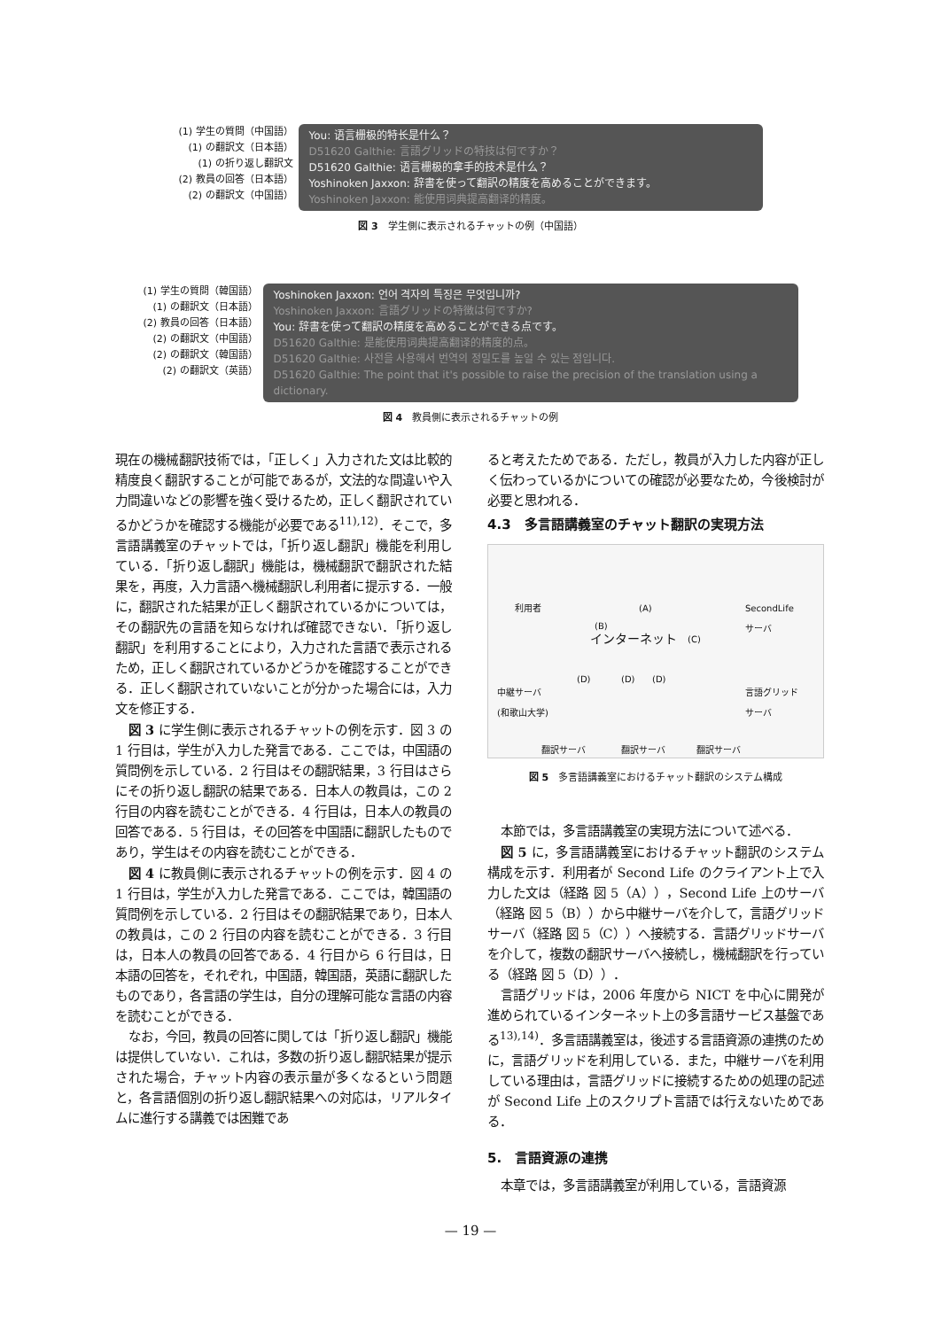(1) 学生の質問（中国語）
(1) の翻訳文（日本語）
(1) の折り返し翻訳文
(2) 教員の回答（日本語）
(2) の翻訳文（中国語）
You: 语言栅极的特长是什么？
D51620 Galthie: 言語グリッドの特技は何ですか？
D51620 Galthie: 语言栅极的拿手的技术是什么？
Yoshinoken Jaxxon: 辞書を使って翻訳の精度を高めることができます。
Yoshinoken Jaxxon: 能使用词典提高翻译的精度。
図 3　学生側に表示されるチャットの例（中国語）
(1) 学生の質問（韓国語）
(1) の翻訳文（日本語）
(2) 教員の回答（日本語）
(2) の翻訳文（中国語）
(2) の翻訳文（韓国語）
(2) の翻訳文（英語）
Yoshinoken Jaxxon: 언어 격자의 특징은 무엇입니까?
Yoshinoken Jaxxon: 言語グリッドの特徴は何ですか?
You: 辞書を使って翻訳の精度を高めることができる点です。
D51620 Galthie: 是能使用词典提高翻译的精度的点。
D51620 Galthie: 사전을 사용해서 번역의 정밀도를 높일 수 있는 점입니다.
D51620 Galthie: The point that it's possible to raise the precision of the translation using a dictionary.
図 4　教員側に表示されるチャットの例
現在の機械翻訳技術では，「正しく」入力された文は比較的精度良く翻訳することが可能であるが，文法的な間違いや入力間違いなどの影響を強く受けるため，正しく翻訳されているかどうかを確認する機能が必要である<sup>11),12)</sup>．そこで，多言語講義室のチャットでは，「折り返し翻訳」機能を利用している．「折り返し翻訳」機能は，機械翻訳で翻訳された結果を，再度，入力言語へ機械翻訳し利用者に提示する．一般に，翻訳された結果が正しく翻訳されているかについては，その翻訳先の言語を知らなければ確認できない．「折り返し翻訳」を利用することにより，入力された言語で表示されるため，正しく翻訳されているかどうかを確認することができる．正しく翻訳されていないことが分かった場合には，入力文を修正する．
図 3 に学生側に表示されるチャットの例を示す．図 3 の 1 行目は，学生が入力した発言である．ここでは，中国語の質問例を示している．2 行目はその翻訳結果，3 行目はさらにその折り返し翻訳の結果である．日本人の教員は，この 2 行目の内容を読むことができる．4 行目は，日本人の教員の回答である．5 行目は，その回答を中国語に翻訳したものであり，学生はその内容を読むことができる．
図 4 に教員側に表示されるチャットの例を示す．図 4 の 1 行目は，学生が入力した発言である．ここでは，韓国語の質問例を示している．2 行目はその翻訳結果であり，日本人の教員は，この 2 行目の内容を読むことができる．3 行目は，日本人の教員の回答である．4 行目から 6 行目は，日本語の回答を，それぞれ，中国語，韓国語，英語に翻訳したものであり，各言語の学生は，自分の理解可能な言語の内容を読むことができる．
なお，今回，教員の回答に関しては「折り返し翻訳」機能は提供していない．これは，多数の折り返し翻訳結果が提示された場合，チャット内容の表示量が多くなるという問題と，各言語個別の折り返し翻訳結果への対応は，リアルタイムに進行する講義では困難であ
ると考えたためである．ただし，教員が入力した内容が正しく伝わっているかについての確認が必要なため，今後検討が必要と思われる．
4.3　多言語講義室のチャット翻訳の実現方法
利用者 SecondLife
サーバ
(B)
(A)
インターネット (C)
中継サーバ
(和歌山大学)
(D) (D) (D)
言語グリッド
サーバ
翻訳サーバ 翻訳サーバ 翻訳サーバ
図 5　多言語講義室におけるチャット翻訳のシステム構成
本節では，多言語講義室の実現方法について述べる．
図 5 に，多言語講義室におけるチャット翻訳のシステム構成を示す．利用者が Second Life のクライアント上で入力した文は（経路 図 5（A）），Second Life 上のサーバ（経路 図 5（B））から中継サーバを介して，言語グリッドサーバ（経路 図 5（C））へ接続する．言語グリッドサーバを介して，複数の翻訳サーバへ接続し，機械翻訳を行っている（経路 図 5（D））．
言語グリッドは，2006 年度から NICT を中心に開発が進められているインターネット上の多言語サービス基盤である<sup>13),14)</sup>．多言語講義室は，後述する言語資源の連携のために，言語グリッドを利用している．また，中継サーバを利用している理由は，言語グリッドに接続するための処理の記述が Second Life 上のスクリプト言語では行えないためである．
5.　言語資源の連携
本章では，多言語講義室が利用している，言語資源
— 19 —